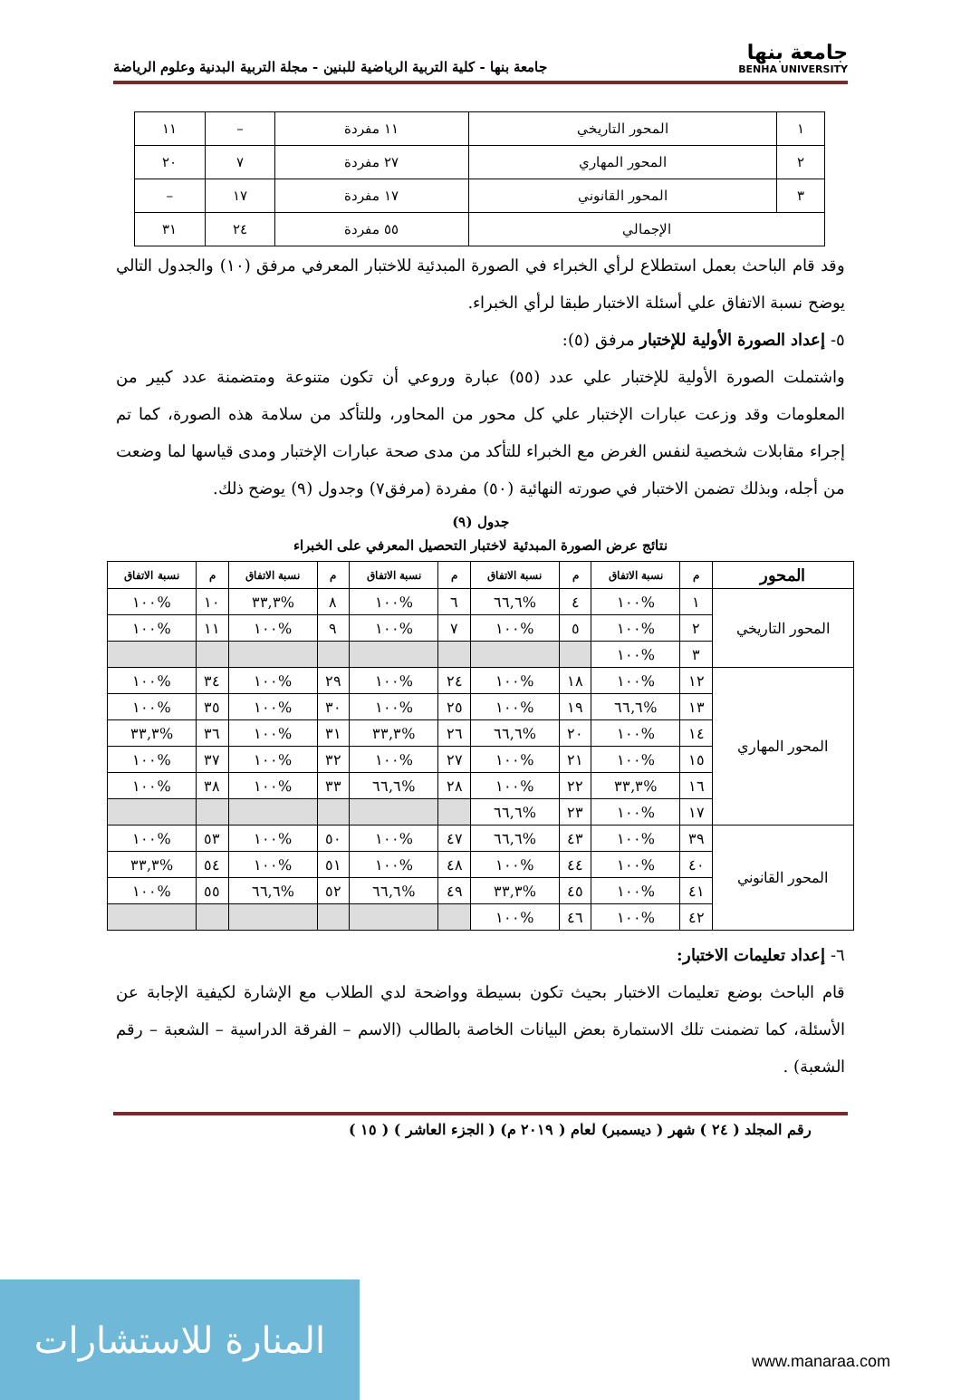جامعة بنها
BENHA UNIVERSITY
جامعة بنها - كلية التربية الرياضية للبنين - مجلة التربية البدنية وعلوم الرياضة
| ١ | المحور التاريخي | ١١ مفردة | – | ١١ |
| ٢ | المحور المهاري | ٢٧ مفردة | ٧ | ٢٠ |
| ٣ | المحور القانوني | ١٧ مفردة | ١٧ | – |
| الإجمالي | | ٥٥ مفردة | ٢٤ | ٣١ |
وقد قام الباحث بعمل استطلاع لرأي الخبراء في الصورة المبدئية للاختبار المعرفي مرفق (١٠) والجدول التالي يوضح نسبة الاتفاق علي أسئلة الاختبار طبقا لرأي الخبراء.
٥- إعداد الصورة الأولية للإختبار مرفق (٥):
واشتملت الصورة الأولية للإختبار علي عدد (٥٥) عبارة وروعي أن تكون متنوعة ومتضمنة عدد كبير من المعلومات وقد وزعت عبارات الإختبار علي كل محور من المحاور، وللتأكد من سلامة هذه الصورة، كما تم إجراء مقابلات شخصية لنفس الغرض مع الخبراء للتأكد من مدى صحة عبارات الإختبار ومدى قياسها لما وضعت من أجله، وبذلك تضمن الاختبار في صورته النهائية (٥٠) مفردة (مرفق٧) وجدول (٩) يوضح ذلك.
جدول (٩)
نتائج عرض الصورة المبدئية لاختبار التحصيل المعرفي على الخبراء
| المحور | م | نسبة الاتفاق | م | نسبة الاتفاق | م | نسبة الاتفاق | م | نسبة الاتفاق | م | نسبة الاتفاق |
| --- | --- | --- | --- | --- | --- | --- | --- | --- | --- | --- |
| المحور التاريخي | ١ | %١٠٠ | ٤ | %٦٦,٦ | ٦ | %١٠٠ | ٨ | %٣٣,٣ | ١٠ | %١٠٠ |
| | ٢ | %١٠٠ | ٥ | %١٠٠ | ٧ | %١٠٠ | ٩ | %١٠٠ | ١١ | %١٠٠ |
| | ٣ | %١٠٠ | | | | | | | | |
| المحور المهاري | ١٢ | %١٠٠ | ١٨ | %١٠٠ | ٢٤ | %١٠٠ | ٢٩ | %١٠٠ | ٣٤ | %١٠٠ |
| | ١٣ | %٦٦,٦ | ١٩ | %١٠٠ | ٢٥ | %١٠٠ | ٣٠ | %١٠٠ | ٣٥ | %١٠٠ |
| | ١٤ | %١٠٠ | ٢٠ | %٦٦,٦ | ٢٦ | %٣٣,٣ | ٣١ | %١٠٠ | ٣٦ | %٣٣,٣ |
| | ١٥ | %١٠٠ | ٢١ | %١٠٠ | ٢٧ | %١٠٠ | ٣٢ | %١٠٠ | ٣٧ | %١٠٠ |
| | ١٦ | %٣٣,٣ | ٢٢ | %١٠٠ | ٢٨ | %٦٦,٦ | ٣٣ | %١٠٠ | ٣٨ | %١٠٠ |
| | ١٧ | %١٠٠ | ٢٣ | %٦٦,٦ | | | | | | |
| المحور القانوني | ٣٩ | %١٠٠ | ٤٣ | %٦٦,٦ | ٤٧ | %١٠٠ | ٥٠ | %١٠٠ | ٥٣ | %١٠٠ |
| | ٤٠ | %١٠٠ | ٤٤ | %١٠٠ | ٤٨ | %١٠٠ | ٥١ | %١٠٠ | ٥٤ | %٣٣,٣ |
| | ٤١ | %١٠٠ | ٤٥ | %٣٣,٣ | ٤٩ | %٦٦,٦ | ٥٢ | %٦٦,٦ | ٥٥ | %١٠٠ |
| | ٤٢ | %١٠٠ | ٤٦ | %١٠٠ | | | | | | |
٦- إعداد تعليمات الاختبار:
قام الباحث بوضع تعليمات الاختبار بحيث تكون بسيطة وواضحة لدي الطلاب مع الإشارة لكيفية الإجابة عن الأسئلة، كما تضمنت تلك الاستمارة بعض البيانات الخاصة بالطالب (الاسم – الفرقة الدراسية – الشعبة – رقم الشعبة) .
رقم المجلد ( ٢٤ ) شهر ( ديسمبر) لعام ( ٢٠١٩ م) ( الجزء العاشر ) ( ١٥ )
المنارة للاستشارات
www.manaraa.com